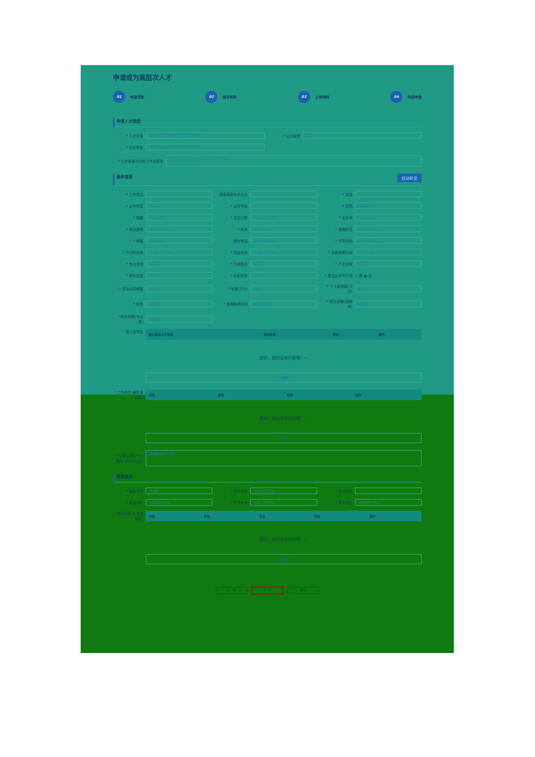申请成为高层次人才
01 申请须知
02 填写表单
03 上传材料
04 完成申请
申请人才类型
* 人才目录 重点产业企业高层次人才分类认定目录
* 认定级别 C类
* 认定条款 国家产业创新中心主任5.且累计任职3
* 认定条款与当前工作关联性 累计任职国家产业创新中心主任3年 16/100
基本信息 自动补全
* 工作单位
国家高新技术企业 是
* 姓名
* 证件类型 身份证
* 证件号码
* 性别 请选择性别
* 国籍 请选择国籍
* 出生日期 请选择出生日期
* 出生地 请选择 省 市
* 政治面貌 请选择政治面貌
* 民族 请选择民族
* 婚姻状况 请选择婚姻状况
* 邮箱 请输入邮箱
固定电话 请输入固定电话
* 手机号码 请输入手机号码
* 户口所在地 省/国外 市 区县
* 现居住地 省/国外 市 区县
* 全职来肥时间 请选择日期
* 专业领域 请输入
* 行政职务 请输入
* 产业领域 请输入
* 单位性质 请选择
* 在职状态 请选择
* 是否从市外引进 ○ 是 ● 否
* 劳动合同期限 请选择
* 年薪(万元) 请输入
* 个人纳税额(万元) 请输入
* 职称 请选择
* 资格取得时间 请选择日期
* 职业资格(技能类) 请选择
* 职业资格(专业类) 请选择
* 曾入选项目
| 曾入选过人才项目 | 项目名称 | 年份 | 操作 |
| --- | --- | --- | --- |
您好，暂时没有内容哦！~
+添加
* 工作经历(兼职请注明)
| 日期 | 单位 | 职务 | 操作 |
| --- | --- | --- | --- |
您好，暂时没有内容哦！~
+添加
* 主要业绩及个人简历(100字以内) 请简要描述 0/100
教育信息
* 最高学历 请选择
* 所学专业 请输入所学专业
* 毕业院校
* 最高学位 请选择最高学位
* 所学专业 请输入所学专业
* 授予单位 请选择授予单位
* 教育经历(从专科填起)
| 日期 | 学校 | 专业 | 学历 | 操作 |
| --- | --- | --- | --- | --- |
您好，暂时没有内容哦！~
+添加
上一步 下一步 保存